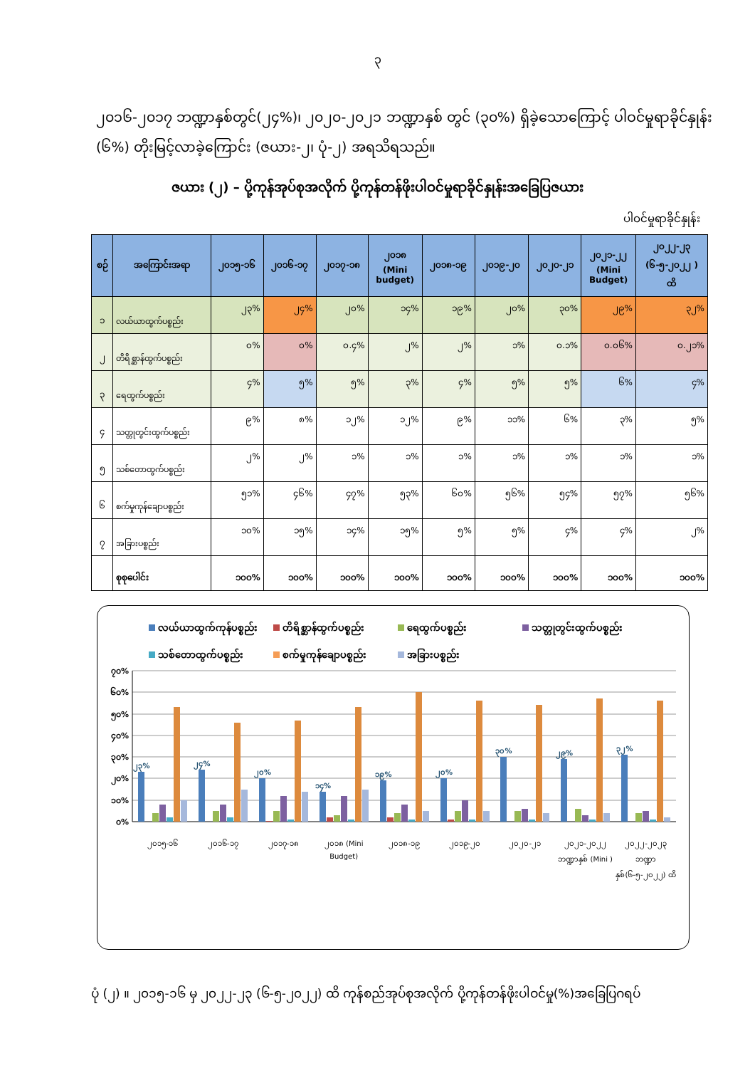၃
၂၀၁၆-၂၀၁၇ ဘဏ္ဍာနှစ်တွင်(၂၄%)၊ ၂၀၂၀-၂၀၂၁ ဘဏ္ဍာနှစ် တွင် (၃၀%) ရှိခဲ့သောကြောင့် ပါဝင်မှုရာခိုင်နှုန်း (၆%) တိုးမြင့်လာခဲ့ကြောင်း (ဇယား-၂၊ ပုံ-၂) အရသိရသည်။
ဇယား (၂) – ပို့ကုန်အုပ်စုအလိုက် ပို့ကုန်တန်ဖိုးပါဝင်မှုရာခိုင်နှုန်းအခြေပြဇယား
ပါဝင်မှုရာခိုင်နှုန်း
| စဉ် | အကြောင်းအရာ | ၂၀၁၅-၁၆ | ၂၀၁၆-၁၇ | ၂၀၁၇-၁၈ | ၂၀၁၈ (Mini budget) | ၂၀၁၈-၁၉ | ၂၀၁၉-၂၀ | ၂၀၂၀-၂၁ | ၂၀၂၁-၂၂ (Mini Budget) | ၂၀၂၂-၂၃ (၆-၅-၂၀၂၂ ) ထိ |
| --- | --- | --- | --- | --- | --- | --- | --- | --- | --- | --- |
| ၁ | လယ်ယာထွက်ပစ္စည်း | ၂၃% | ၂၄% | ၂၀% | ၁၄% | ၁၉% | ၂၀% | ၃၀% | ၂၉% | ၃၂% |
| ၂ | တိရိစ္ဆာန်ထွက်ပစ္စည်း | ၀% | ၀% | ၀.၄% | ၂% | ၂% | ၁% | ၀.၁% | ၀.၀၆% | ၀.၂၁% |
| ၃ | ရေထွက်ပစ္စည်း | ၄% | ၅% | ၅% | ၃% | ၄% | ၅% | ၅% | ၆% | ၄% |
| ၄ | သတ္တုတွင်းထွက်ပစ္စည်း | ၉% | ၈% | ၁၂% | ၁၂% | ၉% | ၁၁% | ၆% | ၃% | ၅% |
| ၅ | သစ်တောထွက်ပစ္စည်း | ၂% | ၂% | ၁% | ၁% | ၁% | ၁% | ၁% | ၁% | ၁% |
| ၆ | စက်မှုကုန်ချောပစ္စည်း | ၅၁% | ၄၆% | ၄၇% | ၅၃% | ၆၀% | ၅၆% | ၅၄% | ၅၇% | ၅၆% |
| ၇ | အခြားပစ္စည်း | ၁၀% | ၁၅% | ၁၄% | ၁၅% | ၅% | ၅% | ၄% | ၄% | ၂% |
| | စုစုပေါင်း | ၁၀၀% | ၁၀၀% | ၁၀၀% | ၁၀၀% | ၁၀၀% | ၁၀၀% | ၁၀၀% | ၁၀၀% | ၁၀၀% |
လယ်ယာထွက်ကုန်ပစ္စည်း တိရိစ္ဆာန်ထွက်ပစ္စည်း ရေထွက်ပစ္စည်း သတ္တုတွင်းထွက်ပစ္စည်း သစ်တောထွက်ပစ္စည်း စက်မှုကုန်ချောပစ္စည်း အခြားပစ္စည်း
၇၀%
၆၀%
၅၀%
၄၀%
၃၀%
၂၀%
၁၀%
၀%
၂၃%
၂၄%
၂၀%
၁၄%
၁၉%
၂၀%
၃၀%
၂၉%
၃၂%
၂၀၁၅-၁၆ ၂၀၁၆-၁၇ ၂၀၁၇-၁၈ ၂၀၁၈ (Mini Budget) ၂၀၁၈-၁၉ ၂၀၁၉-၂၀ ၂၀၂၀-၂၁ ၂၀၂၁-၂၀၂၂ ဘဏ္ဍာနှစ် (Mini ) ၂၀၂၂-၂၀၂၃ ဘဏ္ဍာနှစ်(၆-၅-၂၀၂၂) ထိ
ပုံ (၂) ။ ၂၀၁၅-၁၆ မှ ၂၀၂၂-၂၃ (၆-၅-၂၀၂၂) ထိ ကုန်စည်အုပ်စုအလိုက် ပို့ကုန်တန်ဖိုးပါဝင်မှု(%)အခြေပြဂရပ်